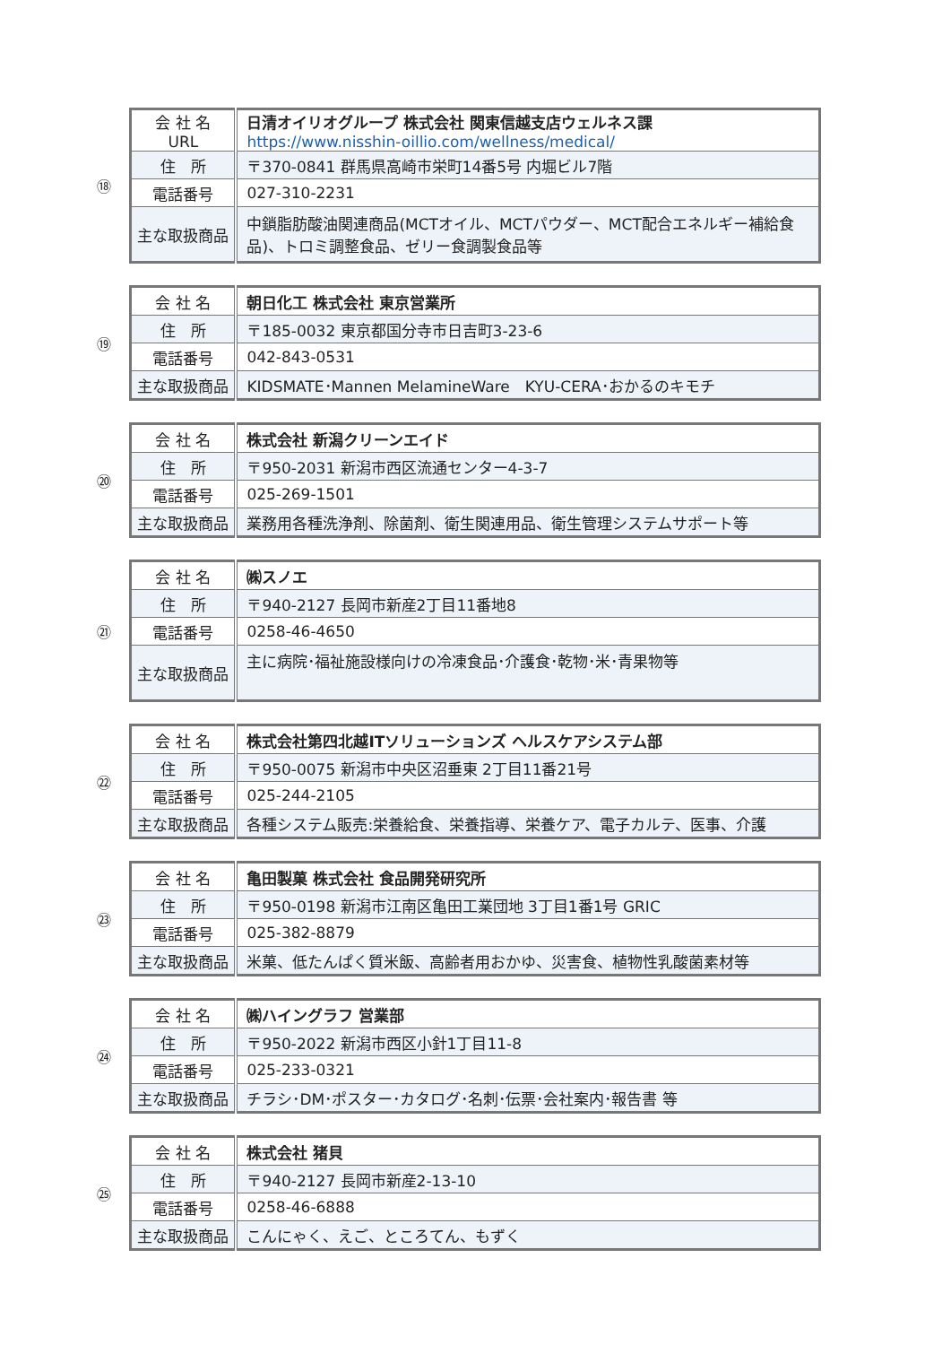⑱
| 会 社 名 URL | 日清オイリオグループ 株式会社 関東信越支店ウェルネス課 https://www.nisshin-oillio.com/wellness/medical/ |
| 住 所 | 〒370-0841 群馬県高崎市栄町14番5号 内堀ビル7階 |
| 電話番号 | 027-310-2231 |
| 主な取扱商品 | 中鎖脂肪酸油関連商品(MCTオイル、MCTパウダー、MCT配合エネルギー補給食品)、トロミ調整食品、ゼリー食調製食品等 |
⑲
| 会 社 名 | 朝日化工 株式会社 東京営業所 |
| 住 所 | 〒185-0032 東京都国分寺市日吉町3-23-6 |
| 電話番号 | 042-843-0531 |
| 主な取扱商品 | KIDSMATE･Mannen MelamineWare KYU-CERA･おかるのキモチ |
⑳
| 会 社 名 | 株式会社 新潟クリーンエイド |
| 住 所 | 〒950-2031 新潟市西区流通センター4-3-7 |
| 電話番号 | 025-269-1501 |
| 主な取扱商品 | 業務用各種洗浄剤、除菌剤、衛生関連用品、衛生管理システムサポート等 |
㉑
| 会 社 名 | ㈱スノエ |
| 住 所 | 〒940-2127 長岡市新産2丁目11番地8 |
| 電話番号 | 0258-46-4650 |
| 主な取扱商品 | 主に病院･福祉施設様向けの冷凍食品･介護食･乾物･米･青果物等 |
㉒
| 会 社 名 | 株式会社第四北越ITソリューションズ ヘルスケアシステム部 |
| 住 所 | 〒950-0075 新潟市中央区沼垂東 2丁目11番21号 |
| 電話番号 | 025-244-2105 |
| 主な取扱商品 | 各種システム販売:栄養給食、栄養指導、栄養ケア、電子カルテ、医事、介護 |
㉓
| 会 社 名 | 亀田製菓 株式会社 食品開発研究所 |
| 住 所 | 〒950-0198 新潟市江南区亀田工業団地 3丁目1番1号 GRIC |
| 電話番号 | 025-382-8879 |
| 主な取扱商品 | 米菓、低たんぱく質米飯、高齢者用おかゆ、災害食、植物性乳酸菌素材等 |
㉔
| 会 社 名 | ㈱ハイングラフ 営業部 |
| 住 所 | 〒950-2022 新潟市西区小針1丁目11-8 |
| 電話番号 | 025-233-0321 |
| 主な取扱商品 | チラシ･DM･ポスター･カタログ･名刺･伝票･会社案内･報告書 等 |
㉕
| 会 社 名 | 株式会社 猪貝 |
| 住 所 | 〒940-2127 長岡市新産2-13-10 |
| 電話番号 | 0258-46-6888 |
| 主な取扱商品 | こんにゃく、えご、ところてん、もずく |